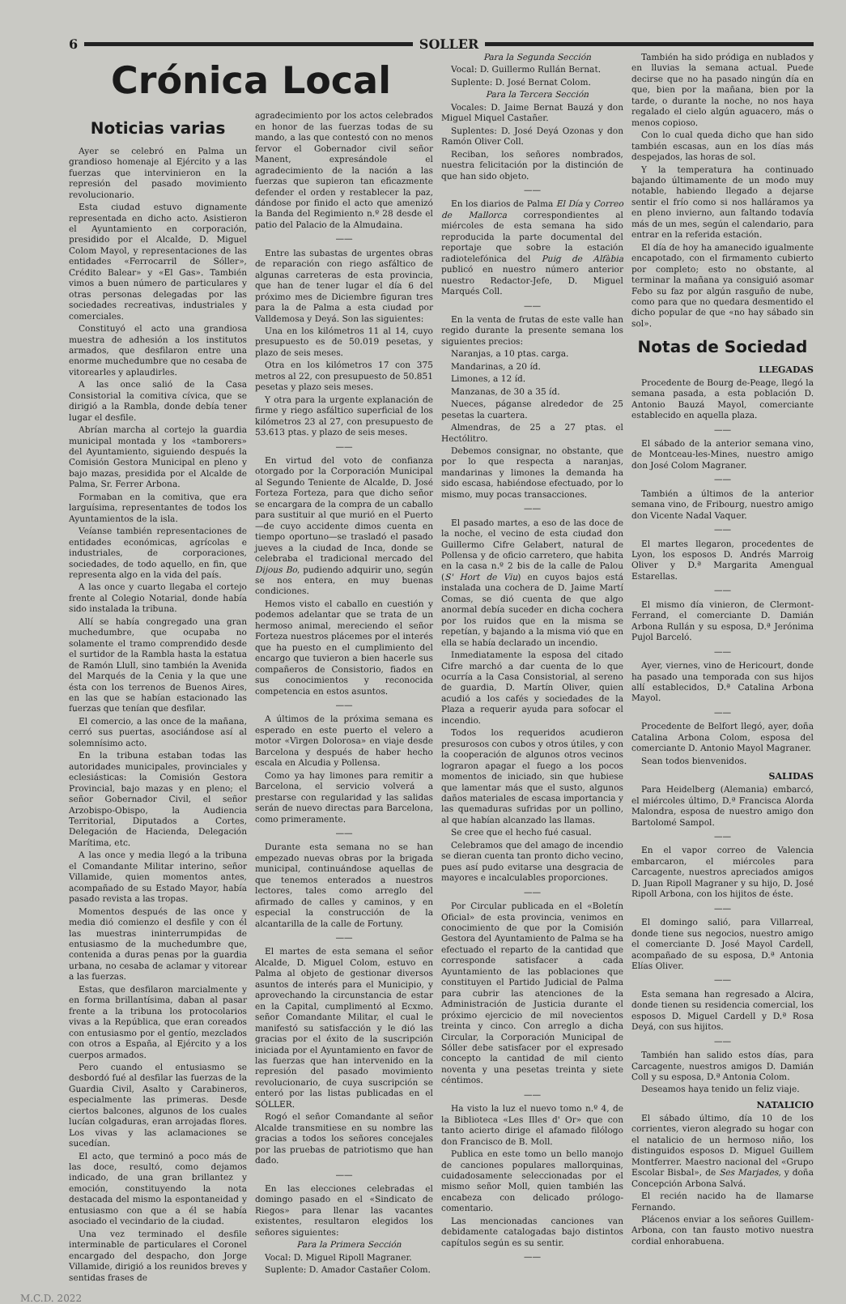6 SOLLER
Crónica Local
Noticias varias
Ayer se celebró en Palma un grandioso homenaje al Ejército y a las fuerzas que intervinieron en la represión del pasado movimiento revolucionario.
Esta ciudad estuvo dignamente representada en dicho acto. Asistieron el Ayuntamiento en corporación, presidido por el Alcalde, D. Miguel Colom Mayol, y representaciones de las entidades «Ferrocarril de Sóller», Crédito Balear» y «El Gas». También vimos a buen número de particulares y otras personas delegadas por las sociedades recreativas, industriales y comerciales.
Constituyó el acto una grandiosa muestra de adhesión a los institutos armados, que desfilaron entre una enorme muchedumbre que no cesaba de vitorearles y aplaudirles.
A las once salió de la Casa Consistorial la comitiva cívica, que se dirigió a la Rambla, donde debía tener lugar el desfile.
Abrían marcha al cortejo la guardia municipal montada y los «tamborers» del Ayuntamiento, siguiendo después la Comisión Gestora Municipal en pleno y bajo mazas, presidida por el Alcalde de Palma, Sr. Ferrer Arbona.
Formaban en la comitiva, que era larguísima, representantes de todos los Ayuntamientos de la isla.
Veíanse también representaciones de entidades económicas, agrícolas e industriales, de corporaciones, sociedades, de todo aquello, en fin, que representa algo en la vida del país.
A las once y cuarto llegaba el cortejo frente al Colegio Notarial, donde había sido instalada la tribuna.
Allí se había congregado una gran muchedumbre, que ocupaba no solamente el tramo comprendido desde el surtidor de la Rambla hasta la estatua de Ramón Llull, sino también la Avenida del Marqués de la Cenia y la que une ésta con los terrenos de Buenos Aires, en las que se habían estacionado las fuerzas que tenían que desfilar.
El comercio, a las once de la mañana, cerró sus puertas, asociándose así al solemnísimo acto.
En la tribuna estaban todas las autoridades municipales, provinciales y eclesiásticas: la Comisión Gestora Provincial, bajo mazas y en pleno; el señor Gobernador Civil, el señor Arzobispo-Obispo, la Audiencia Territorial, Diputados a Cortes, Delegación de Hacienda, Delegación Marítima, etc.
A las once y media llegó a la tribuna el Comandante Militar interino, señor Villamide, quien momentos antes, acompañado de su Estado Mayor, había pasado revista a las tropas.
Momentos después de las once y media dió comienzo el desfile y con él las muestras ininterrumpidas de entusiasmo de la muchedumbre que, contenida a duras penas por la guardia urbana, no cesaba de aclamar y vitorear a las fuerzas.
Estas, que desfilaron marcialmente y en forma brillantísima, daban al pasar frente a la tribuna los protocolarios vivas a la República, que eran coreados con entusiasmo por el gentío, mezclados con otros a España, al Ejército y a los cuerpos armados.
Pero cuando el entusiasmo se desbordó fué al desfilar las fuerzas de la Guardia Civil, Asalto y Carabineros, especialmente las primeras. Desde ciertos balcones, algunos de los cuales lucían colgaduras, eran arrojadas flores. Los vivas y las aclamaciones se sucedían.
El acto, que terminó a poco más de las doce, resultó, como dejamos indicado, de una gran brillantez y emoción, constituyendo la nota destacada del mismo la espontaneidad y entusiasmo con que a él se había asociado el vecindario de la ciudad.
Una vez terminado el desfile interminable de particulares el Coronel encargado del despacho, don Jorge Villamide, dirigió a los reunidos breves y sentidas frases de
agradecimiento por los actos celebrados en honor de las fuerzas todas de su mando, a las que contestó con no menos fervor el Gobernador civil señor Manent, expresándole el agradecimiento de la nación a las fuerzas que supieron tan eficazmente defender el orden y restablecer la paz, dándose por finido el acto que amenizó la Banda del Regimiento n.º 28 desde el patio del Palacio de la Almudaina.
——
Entre las subastas de urgentes obras de reparación con riego asfáltico de algunas carreteras de esta provincia, que han de tener lugar el día 6 del próximo mes de Diciembre figuran tres para la de Palma a esta ciudad por Valldemosa y Deyá. Son las siguientes:
Una en los kilómetros 11 al 14, cuyo presupuesto es de 50.019 pesetas, y plazo de seis meses.
Otra en los kilómetros 17 con 375 metros al 22, con presupuesto de 50.851 pesetas y plazo seis meses.
Y otra para la urgente explanación de firme y riego asfáltico superficial de los kilómetros 23 al 27, con presupuesto de 53.613 ptas. y plazo de seis meses.
——
En virtud del voto de confianza otorgado por la Corporación Municipal al Segundo Teniente de Alcalde, D. José Forteza Forteza, para que dicho señor se encargara de la compra de un caballo para sustituir al que murió en el Puerto—de cuyo accidente dimos cuenta en tiempo oportuno—se trasladó el pasado jueves a la ciudad de Inca, donde se celebraba el tradicional mercado del Dijous Bo, pudiendo adquirir uno, según se nos entera, en muy buenas condiciones.
Hemos visto el caballo en cuestión y podemos adelantar que se trata de un hermoso animal, mereciendo el señor Forteza nuestros plácemes por el interés que ha puesto en el cumplimiento del encargo que tuvieron a bien hacerle sus compañeros de Consistorio, fiados en sus conocimientos y reconocida competencia en estos asuntos.
——
A últimos de la próxima semana es esperado en este puerto el velero a motor «Virgen Dolorosa» en viaje desde Barcelona y después de haber hecho escala en Alcudia y Pollensa.
Como ya hay limones para remitir a Barcelona, el servicio volverá a prestarse con regularidad y las salidas serán de nuevo directas para Barcelona, como primeramente.
——
Durante esta semana no se han empezado nuevas obras por la brigada municipal, continuándose aquellas de que tenemos enterados a nuestros lectores, tales como arreglo del afirmado de calles y caminos, y en especial la construcción de la alcantarilla de la calle de Fortuny.
——
El martes de esta semana el señor Alcalde, D. Miguel Colom, estuvo en Palma al objeto de gestionar diversos asuntos de interés para el Municipio, y aprovechando la circunstancia de estar en la Capital, cumplimentó al Ecxmo. señor Comandante Militar, el cual le manifestó su satisfacción y le dió las gracias por el éxito de la suscripción iniciada por el Ayuntamiento en favor de las fuerzas que han intervenido en la represión del pasado movimiento revolucionario, de cuya suscripción se enteró por las listas publicadas en el SÓLLER.
Rogó el señor Comandante al señor Alcalde transmitiese en su nombre las gracias a todos los señores concejales por las pruebas de patriotismo que han dado.
——
En las elecciones celebradas el domingo pasado en el «Sindicato de Riegos» para llenar las vacantes existentes, resultaron elegidos los señores siguientes:
Para la Primera Sección
Vocal: D. Miguel Ripoll Magraner.
Suplente: D. Amador Castañer Colom.
Para la Segunda Sección
Vocal: D. Guillermo Rullán Bernat.
Suplente: D. José Bernat Colom.
Para la Tercera Sección
Vocales: D. Jaime Bernat Bauzá y don Miguel Miquel Castañer.
Suplentes: D. José Deyá Ozonas y don Ramón Oliver Coll.
Reciban, los señores nombrados, nuestra felicitación por la distinción de que han sido objeto.
——
En los diarios de Palma El Día y Correo de Mallorca correspondientes al miércoles de esta semana ha sido reproducida la parte documental del reportaje que sobre la estación radiotelefónica del Puig de Alfàbia publicó en nuestro número anterior nuestro Redactor-Jefe, D. Miguel Marqués Coll.
——
En la venta de frutas de este valle han regido durante la presente semana los siguientes precios:
Naranjas, a 10 ptas. carga.
Mandarinas, a 20 íd.
Limones, a 12 íd.
Manzanas, de 30 a 35 íd.
Nueces, páganse alrededor de 25 pesetas la cuartera.
Almendras, de 25 a 27 ptas. el Hectólitro.
Debemos consignar, no obstante, que por lo que respecta a naranjas, mandarinas y limones la demanda ha sido escasa, habiéndose efectuado, por lo mismo, muy pocas transacciones.
——
El pasado martes, a eso de las doce de la noche, el vecino de esta ciudad don Guillermo Cifre Gelabert, natural de Pollensa y de oficio carretero, que habita en la casa n.º 2 bis de la calle de Palou (S' Hort de Viu) en cuyos bajos está instalada una cochera de D. Jaime Martí Comas, se dió cuenta de que algo anormal debía suceder en dicha cochera por los ruidos que en la misma se repetían, y bajando a la misma vió que en ella se había declarado un incendio.
Inmediatamente la esposa del citado Cifre marchó a dar cuenta de lo que ocurría a la Casa Consistorial, al sereno de guardia, D. Martín Oliver, quien acudió a los cafés y sociedades de la Plaza a requerir ayuda para sofocar el incendio.
Todos los requeridos acudieron presurosos con cubos y otros útiles, y con la cooperación de algunos otros vecinos lograron apagar el fuego a los pocos momentos de iniciado, sin que hubiese que lamentar más que el susto, algunos daños materiales de escasa importancia y las quemaduras sufridas por un pollino, al que habían alcanzado las llamas.
Se cree que el hecho fué casual.
Celebramos que del amago de incendio se dieran cuenta tan pronto dicho vecino, pues así pudo evitarse una desgracia de mayores e incalculables proporciones.
——
Por Circular publicada en el «Boletín Oficial» de esta provincia, venimos en conocimiento de que por la Comisión Gestora del Ayuntamiento de Palma se ha efectuado el reparto de la cantidad que corresponde satisfacer a cada Ayuntamiento de las poblaciones que constituyen el Partido Judicial de Palma para cubrir las atenciones de la Administración de Justicia durante el próximo ejercicio de mil novecientos treinta y cinco. Con arreglo a dicha Circular, la Corporación Municipal de Sóller debe satisfacer por el expresado concepto la cantidad de mil ciento noventa y una pesetas treinta y siete céntimos.
——
Ha visto la luz el nuevo tomo n.º 4, de la Biblioteca «Les Illes d' Or» que con tanto acierto dirige el afamado filólogo don Francisco de B. Moll.
Publica en este tomo un bello manojo de canciones populares mallorquinas, cuidadosamente seleccionadas por el mismo señor Moll, quien también las encabeza con delicado prólogo-comentario.
Las mencionadas canciones van debidamente catalogadas bajo distintos capítulos según es su sentir.
——
También ha sido pródiga en nublados y en lluvias la semana actual. Puede decirse que no ha pasado ningún día en que, bien por la mañana, bien por la tarde, o durante la noche, no nos haya regalado el cielo algún aguacero, más o menos copioso.
Con lo cual queda dicho que han sido también escasas, aun en los días más despejados, las horas de sol.
Y la temperatura ha continuado bajando últimamente de un modo muy notable, habiendo llegado a dejarse sentir el frío como si nos halláramos ya en pleno invierno, aun faltando todavía más de un mes, según el calendario, para entrar en la referida estación.
El día de hoy ha amanecido igualmente encapotado, con el firmamento cubierto por completo; esto no obstante, al terminar la mañana ya consiguió asomar Febo su faz por algún rasguño de nube, como para que no quedara desmentido el dicho popular de que «no hay sábado sin sol».
Notas de Sociedad
LLEGADAS
Procedente de Bourg de-Peage, llegó la semana pasada, a esta población D. Antonio Bauzá Mayol, comerciante establecido en aquella plaza.
——
El sábado de la anterior semana vino, de Montceau-les-Mines, nuestro amigo don José Colom Magraner.
——
También a últimos de la anterior semana vino, de Fribourg, nuestro amigo don Vicente Nadal Vaquer.
——
El martes llegaron, procedentes de Lyon, los esposos D. Andrés Marroig Oliver y D.ª Margarita Amengual Estarellas.
——
El mismo día vinieron, de Clermont-Ferrand, el comerciante D. Damián Arbona Rullán y su esposa, D.ª Jerónima Pujol Barceló.
——
Ayer, viernes, vino de Hericourt, donde ha pasado una temporada con sus hijos allí establecidos, D.ª Catalina Arbona Mayol.
——
Procedente de Belfort llegó, ayer, doña Catalina Arbona Colom, esposa del comerciante D. Antonio Mayol Magraner.
Sean todos bienvenidos.
SALIDAS
Para Heidelberg (Alemania) embarcó, el miércoles último, D.ª Francisca Alorda Malondra, esposa de nuestro amigo don Bartolomé Sampol.
——
En el vapor correo de Valencia embarcaron, el miércoles para Carcagente, nuestros apreciados amigos D. Juan Ripoll Magraner y su hijo, D. José Ripoll Arbona, con los hijitos de éste.
——
El domingo salió, para Villarreal, donde tiene sus negocios, nuestro amigo el comerciante D. José Mayol Cardell, acompañado de su esposa, D.ª Antonia Elías Oliver.
——
Esta semana han regresado a Alcira, donde tienen su residencia comercial, los esposos D. Miguel Cardell y D.ª Rosa Deyá, con sus hijitos.
——
También han salido estos días, para Carcagente, nuestros amigos D. Damián Coll y su esposa, D.ª Antonia Colom.
Deseamos haya tenido un feliz viaje.
NATALICIO
El sábado último, día 10 de los corrientes, vieron alegrado su hogar con el natalicio de un hermoso niño, los distinguidos esposos D. Miguel Guillem Montferrer. Maestro nacional del «Grupo Escolar Bisbal», de Ses Marjades, y doña Concepción Arbona Salvá.
El recién nacido ha de llamarse Fernando.
Plácenos enviar a los señores Guillem-Arbona, con tan fausto motivo nuestra cordial enhorabuena.
M.C.D. 2022